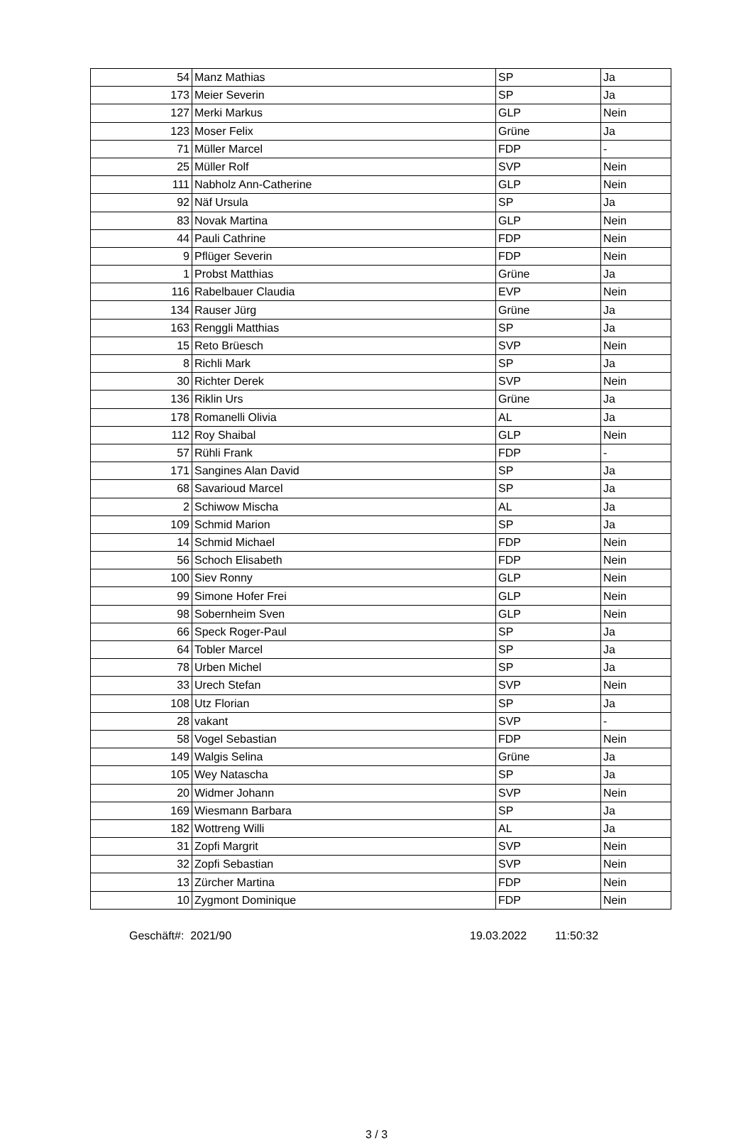| 54 | Manz Mathias | SP | Ja |
| 173 | Meier Severin | SP | Ja |
| 127 | Merki Markus | GLP | Nein |
| 123 | Moser Felix | Grüne | Ja |
| 71 | Müller Marcel | FDP | - |
| 25 | Müller Rolf | SVP | Nein |
| 111 | Nabholz Ann-Catherine | GLP | Nein |
| 92 | Näf Ursula | SP | Ja |
| 83 | Novak Martina | GLP | Nein |
| 44 | Pauli Cathrine | FDP | Nein |
| 9 | Pflüger Severin | FDP | Nein |
| 1 | Probst Matthias | Grüne | Ja |
| 116 | Rabelbauer Claudia | EVP | Nein |
| 134 | Rauser Jürg | Grüne | Ja |
| 163 | Renggli Matthias | SP | Ja |
| 15 | Reto Brüesch | SVP | Nein |
| 8 | Richli Mark | SP | Ja |
| 30 | Richter Derek | SVP | Nein |
| 136 | Riklin Urs | Grüne | Ja |
| 178 | Romanelli Olivia | AL | Ja |
| 112 | Roy Shaibal | GLP | Nein |
| 57 | Rühli Frank | FDP | - |
| 171 | Sangines Alan David | SP | Ja |
| 68 | Savarioud Marcel | SP | Ja |
| 2 | Schiwow Mischa | AL | Ja |
| 109 | Schmid Marion | SP | Ja |
| 14 | Schmid Michael | FDP | Nein |
| 56 | Schoch Elisabeth | FDP | Nein |
| 100 | Siev Ronny | GLP | Nein |
| 99 | Simone Hofer Frei | GLP | Nein |
| 98 | Sobernheim Sven | GLP | Nein |
| 66 | Speck Roger-Paul | SP | Ja |
| 64 | Tobler Marcel | SP | Ja |
| 78 | Urben Michel | SP | Ja |
| 33 | Urech Stefan | SVP | Nein |
| 108 | Utz Florian | SP | Ja |
| 28 | vakant | SVP | - |
| 58 | Vogel Sebastian | FDP | Nein |
| 149 | Walgis Selina | Grüne | Ja |
| 105 | Wey Natascha | SP | Ja |
| 20 | Widmer Johann | SVP | Nein |
| 169 | Wiesmann Barbara | SP | Ja |
| 182 | Wottreng Willi | AL | Ja |
| 31 | Zopfi Margrit | SVP | Nein |
| 32 | Zopfi Sebastian | SVP | Nein |
| 13 | Zürcher Martina | FDP | Nein |
| 10 | Zygmont Dominique | FDP | Nein |
Geschäft#: 2021/90 19.03.2022 11:50:32
3 / 3